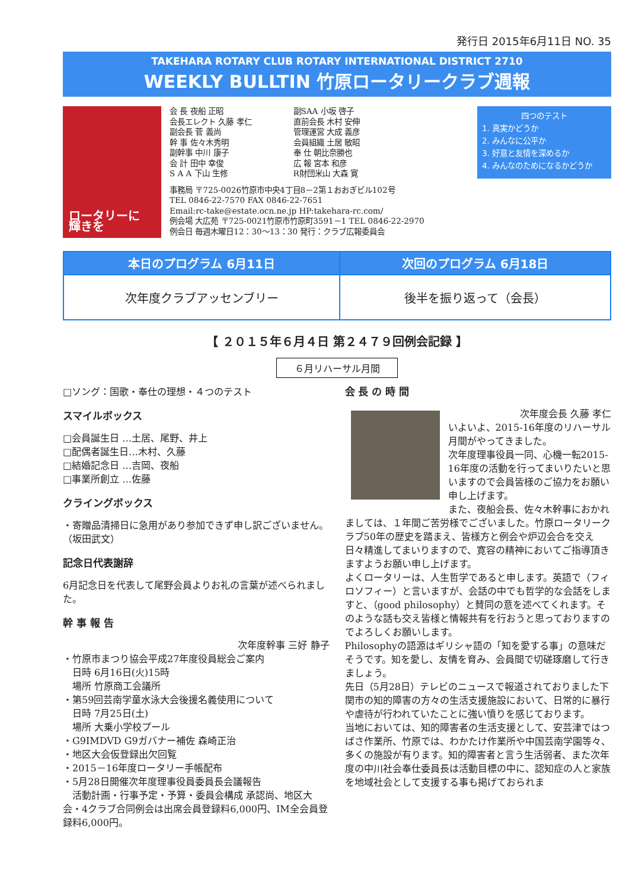発行日 2015年6月11日 NO. 35
TAKEHARA ROTARY CLUB ROTARY INTERNATIONAL DISTRICT 2710
WEEKLY BULLTIN 竹原ロータリークラブ週報
ロータリーに 輝きを
会 長 夜船 正昭
会長エレクト 久藤 孝仁
副会長 菅 義尚
幹 事 佐々木秀明
副幹事 中川 康子
会 計 田中 幸俊
S A A 下山 生修
副SAA 小坂 啓子
直前会長 木村 安伸
管理運営 大成 義彦
会員組織 土居 敏昭
奉 仕 朝比奈勝也
広 報 宮本 和彦
R財団米山 大森 寛
事務局 〒725-0026竹原市中央4丁目8－2第１おおぎビル102号
TEL 0846-22-7570 FAX 0846-22-7651
Email:rc-take@estate.ocn.ne.jp HP:takehara-rc.com/
例会場 大広苑 〒725-0021竹原市竹原町3591－1 TEL 0846-22-2970
例会日 毎週木曜日12：30～13：30 発行：クラブ広報委員会
四つのテスト
1. 真実かどうか
2. みんなに公平か
3. 好意と友情を深めるか
4. みんなのためになるかどうか
| 本日のプログラム 6月11日 | 次回のプログラム 6月18日 |
| --- | --- |
| 次年度クラブアッセンブリー | 後半を振り返って（会長） |
【 ２０１５年６月４日 第２４７９回例会記録 】
６月リハーサル月間
□ソング：国歌・奉仕の理想・４つのテスト
スマイルボックス
□会員誕生日 …土居、尾野、井上
□配偶者誕生日…木村、久藤
□結婚記念日 …吉岡、夜船
□事業所創立 …佐藤
クライングボックス
・寄贈品清掃日に急用があり参加できず申し訳ございません。 （坂田武文）
記念日代表謝辞
6月記念日を代表して尾野会員よりお礼の言葉が述べられました。
幹 事 報 告
次年度幹事 三好 静子
・竹原市まつり協会平成27年度役員総会ご案内
　日時 6月16日(火)15時
　場所 竹原商工会議所
・第59回芸南学童水泳大会後援名義使用について
　日時 7月25日(土)
　場所 大乗小学校プール
・G9IMDVD G9ガバナー補佐 森崎正治
・地区大会仮登録出欠回覧
・2015－16年度ロータリー手帳配布
・5月28日開催次年度理事役員委員長会議報告
　活動計画・行事予定・予算・委員会構成 承認尚、地区大会・4クラブ合同例会は出席会員登録料6,000円、IM全会員登録料6,000円。
会 長 の 時 間
次年度会長 久藤 孝仁
いよいよ、2015-16年度のリハーサル月間がやってきました。
次年度理事役員一同、心機一転2015-16年度の活動を行ってまいりたいと思いますので会員皆様のご協力をお願い申し上げます。
また、夜船会長、佐々木幹事におかれましては、１年間ご苦労様でございました。竹原ロータリークラブ50年の歴史を踏まえ、皆様方と例会や炉辺会合を交え日々精進してまいりますので、寛容の精神においてご指導頂きますようお願い申し上げます。
よくロータリーは、人生哲学であると申します。英語で（フィロソフィー）と言いますが、会話の中でも哲学的な会話をしますと、（good philosophy）と賛同の意を述べてくれます。そのような話も交え皆様と情報共有を行おうと思っておりますのでよろしくお願いします。
Philosophyの語源はギリシャ語の「知を愛する事」の意味だそうです。知を愛し、友情を育み、会員間で切磋琢磨して行きましょう。
先日（5月28日）テレビのニュースで報道されておりました下関市の知的障害の方々の生活支援施設において、日常的に暴行や虐待が行われていたことに強い憤りを感じております。
当地においては、知的障害者の生活支援として、安芸津ではつばさ作業所、竹原では、わかたけ作業所や中国芸南学園等々、多くの施設が有ります。知的障害者と言う生活弱者、また次年度の中川社会奉仕委員長は活動目標の中に、認知症の人と家族を地域社会として支援する事も掲げておられま